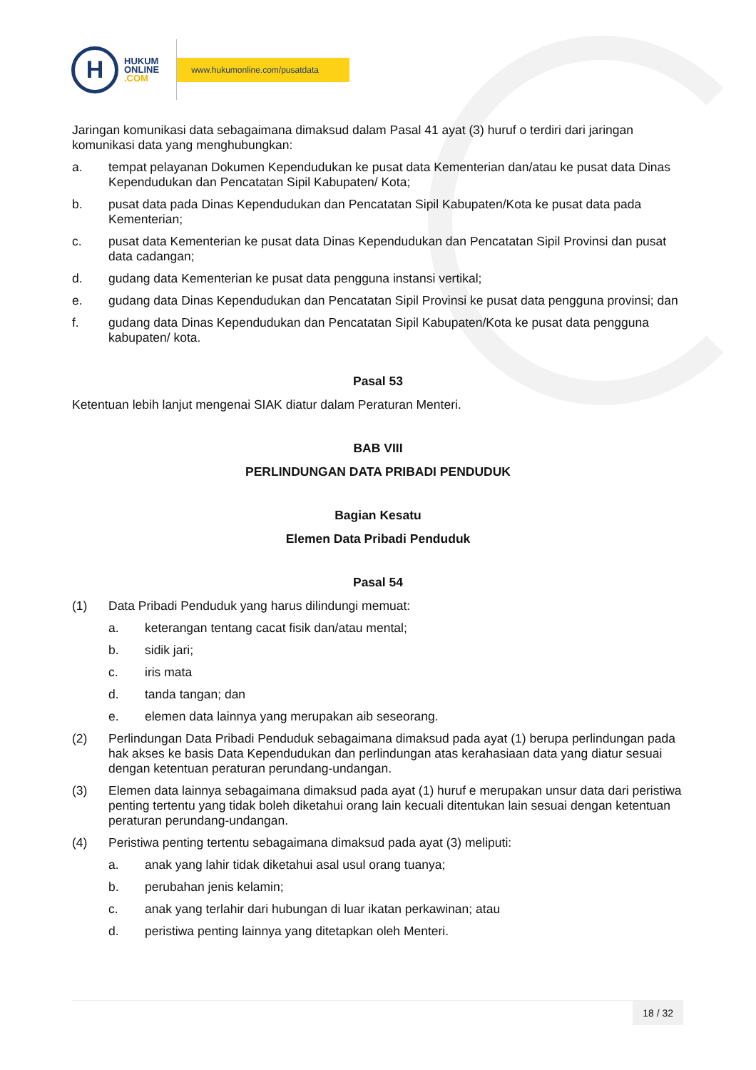H
HUKUM
ONLINE
.COM
www.hukumonline.com/pusatdata
Jaringan komunikasi data sebagaimana dimaksud dalam Pasal 41 ayat (3) huruf o terdiri dari jaringan komunikasi data yang menghubungkan:
a. tempat pelayanan Dokumen Kependudukan ke pusat data Kementerian dan/atau ke pusat data Dinas Kependudukan dan Pencatatan Sipil Kabupaten/ Kota;
b. pusat data pada Dinas Kependudukan dan Pencatatan Sipil Kabupaten/Kota ke pusat data pada Kementerian;
c. pusat data Kementerian ke pusat data Dinas Kependudukan dan Pencatatan Sipil Provinsi dan pusat data cadangan;
d. gudang data Kementerian ke pusat data pengguna instansi vertikal;
e. gudang data Dinas Kependudukan dan Pencatatan Sipil Provinsi ke pusat data pengguna provinsi; dan
f. gudang data Dinas Kependudukan dan Pencatatan Sipil Kabupaten/Kota ke pusat data pengguna kabupaten/ kota.
Pasal 53
Ketentuan lebih lanjut mengenai SIAK diatur dalam Peraturan Menteri.
BAB VIII
PERLINDUNGAN DATA PRIBADI PENDUDUK
Bagian Kesatu
Elemen Data Pribadi Penduduk
Pasal 54
(1) Data Pribadi Penduduk yang harus dilindungi memuat:
a. keterangan tentang cacat fisik dan/atau mental;
b. sidik jari;
c. iris mata
d. tanda tangan; dan
e. elemen data lainnya yang merupakan aib seseorang.
(2) Perlindungan Data Pribadi Penduduk sebagaimana dimaksud pada ayat (1) berupa perlindungan pada hak akses ke basis Data Kependudukan dan perlindungan atas kerahasiaan data yang diatur sesuai dengan ketentuan peraturan perundang-undangan.
(3) Elemen data lainnya sebagaimana dimaksud pada ayat (1) huruf e merupakan unsur data dari peristiwa penting tertentu yang tidak boleh diketahui orang lain kecuali ditentukan lain sesuai dengan ketentuan peraturan perundang-undangan.
(4) Peristiwa penting tertentu sebagaimana dimaksud pada ayat (3) meliputi:
a. anak yang lahir tidak diketahui asal usul orang tuanya;
b. perubahan jenis kelamin;
c. anak yang terlahir dari hubungan di luar ikatan perkawinan; atau
d. peristiwa penting lainnya yang ditetapkan oleh Menteri.
18 / 32